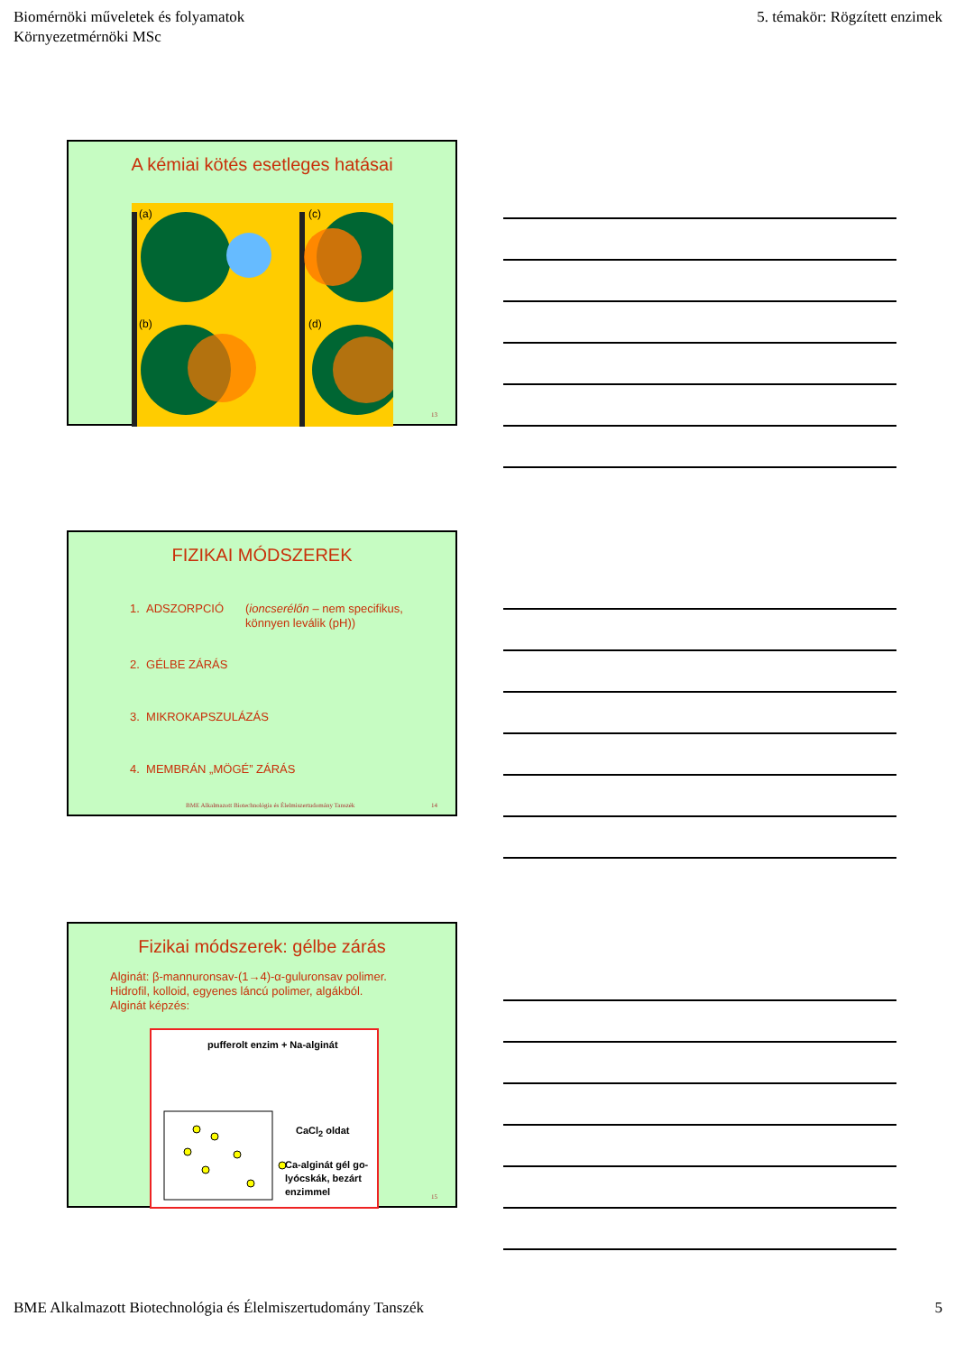Biomérnöki műveletek és folyamatok
Környezetmérnöki MSc
5. témakör: Rögzített enzimek
A kémiai kötés esetleges hatásai
(a)
(c)
(b)
(d)
13
FIZIKAI MÓDSZEREK
1. ADSZORPCIÓ (ioncserélőn – nem specifikus,
könnyen leválik (pH))
2. GÉLBE ZÁRÁS
3. MIKROKAPSZULÁZÁS
4. MEMBRÁN „MÖGÉ” ZÁRÁS
BME Alkalmazott Biotechnológia és Élelmiszertudomány Tanszék 14
Fizikai módszerek: gélbe zárás
Alginát: β-mannuronsav-(1→4)-α-guluronsav polimer.
Hidrofil, kolloid, egyenes láncú polimer, algákból.
Alginát képzés:
pufferolt enzim + Na-alginát
CaCl<sub>2</sub> oldat
Ca-alginát gél go-
lyócskák, bezárt
enzimmel
15
BME Alkalmazott Biotechnológia és Élelmiszertudomány Tanszék 5